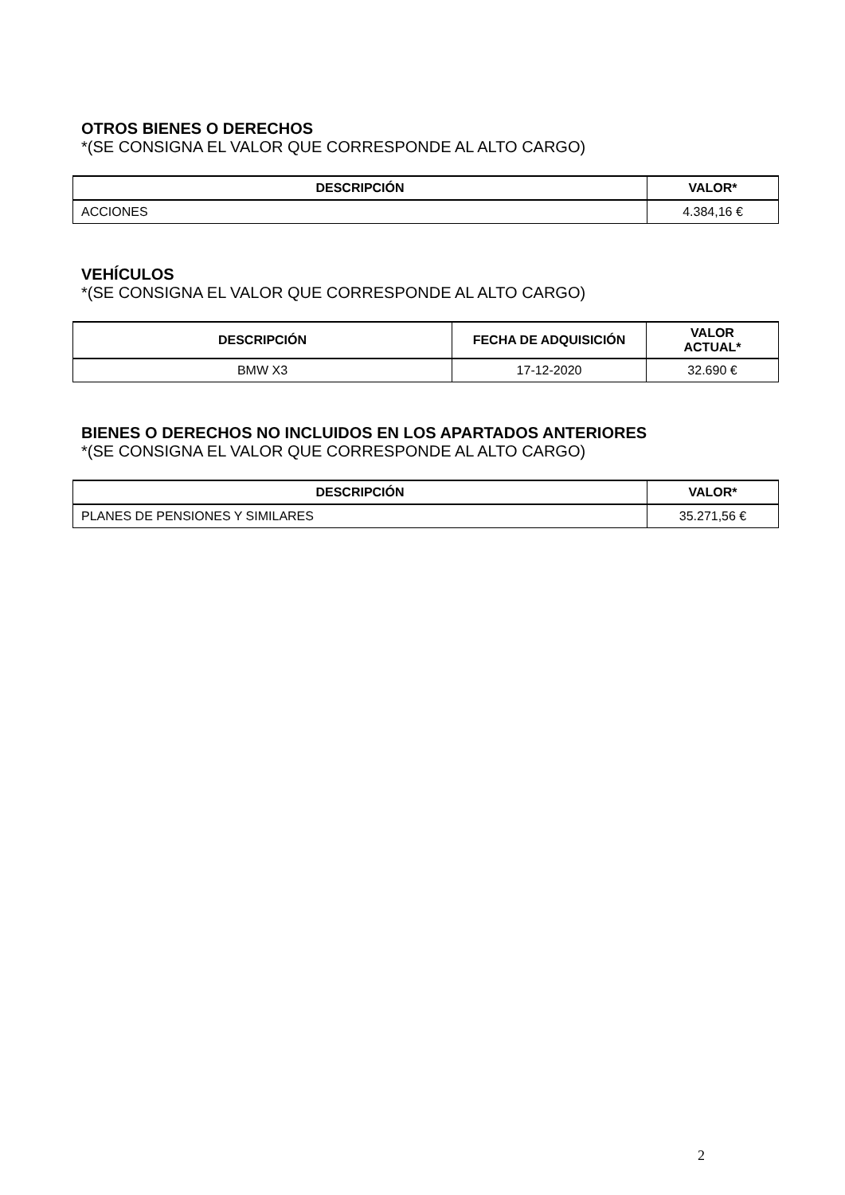OTROS BIENES O DERECHOS
*(SE CONSIGNA EL VALOR QUE CORRESPONDE AL ALTO CARGO)
| DESCRIPCIÓN | VALOR* |
| --- | --- |
| ACCIONES | 4.384,16 € |
VEHÍCULOS
*(SE CONSIGNA EL VALOR QUE CORRESPONDE AL ALTO CARGO)
| DESCRIPCIÓN | FECHA DE ADQUISICIÓN | VALOR ACTUAL* |
| --- | --- | --- |
| BMW X3 | 17-12-2020 | 32.690 € |
BIENES O DERECHOS NO INCLUIDOS EN LOS APARTADOS ANTERIORES
*(SE CONSIGNA EL VALOR QUE CORRESPONDE AL ALTO CARGO)
| DESCRIPCIÓN | VALOR* |
| --- | --- |
| PLANES DE PENSIONES Y SIMILARES | 35.271,56 € |
2